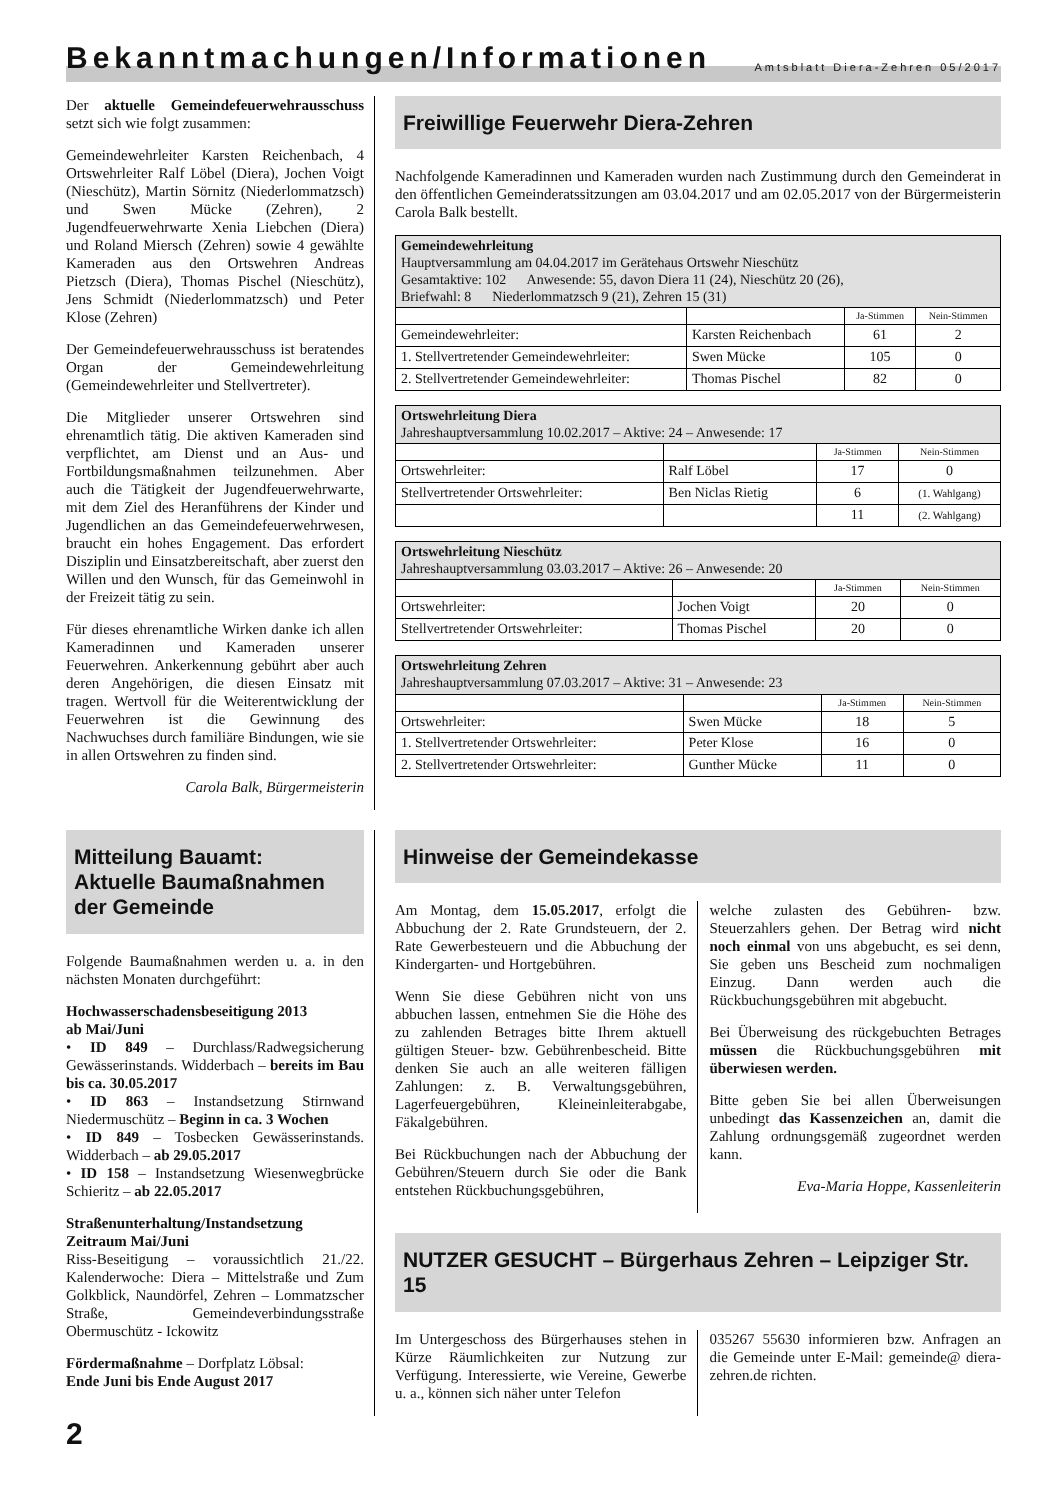Bekanntmachungen/Informationen
Amtsblatt Diera-Zehren 05/2017
Der aktuelle Gemeindefeuerwehrausschuss setzt sich wie folgt zusammen:
Gemeindewehrleiter Karsten Reichenbach, 4 Ortswehrleiter Ralf Löbel (Diera), Jochen Voigt (Nieschütz), Martin Sörnitz (Niederlommatzsch) und Swen Mücke (Zehren), 2 Jugendfeuerwehrwarte Xenia Liebchen (Diera) und Roland Miersch (Zehren) sowie 4 gewählte Kameraden aus den Ortswehren Andreas Pietzsch (Diera), Thomas Pischel (Nieschütz), Jens Schmidt (Niederlommatzsch) und Peter Klose (Zehren)
Der Gemeindefeuerwehrausschuss ist beratendes Organ der Gemeindewehrleitung (Gemeindewehrleiter und Stellvertreter).
Die Mitglieder unserer Ortswehren sind ehrenamtlich tätig. Die aktiven Kameraden sind verpflichtet, am Dienst und an Aus- und Fortbildungsmaßnahmen teilzunehmen. Aber auch die Tätigkeit der Jugendfeuerwehrwarte, mit dem Ziel des Heranführens der Kinder und Jugendlichen an das Gemeindefeuerwehrwesen, braucht ein hohes Engagement. Das erfordert Disziplin und Einsatzbereitschaft, aber zuerst den Willen und den Wunsch, für das Gemeinwohl in der Freizeit tätig zu sein.
Für dieses ehrenamtliche Wirken danke ich allen Kameradinnen und Kameraden unserer Feuerwehren. Ankerkennung gebührt aber auch deren Angehörigen, die diesen Einsatz mit tragen. Wertvoll für die Weiterentwicklung der Feuerwehren ist die Gewinnung des Nachwuchses durch familiäre Bindungen, wie sie in allen Ortswehren zu finden sind.
Carola Balk, Bürgermeisterin
Freiwillige Feuerwehr Diera-Zehren
Nachfolgende Kameradinnen und Kameraden wurden nach Zustimmung durch den Gemeinderat in den öffentlichen Gemeinderatssitzungen am 03.04.2017 und am 02.05.2017 von der Bürgermeisterin Carola Balk bestellt.
| Gemeindewehrleitung Hauptversammlung am 04.04.2017 im Gerätehaus Ortswehr Nieschütz Gesamtaktive: 102 Anwesende: 55, davon Diera 11 (24), Nieschütz 20 (26), Briefwahl: 8 Niederlommatzsch 9 (21), Zehren 15 (31) | | | |
| | | Ja-Stimmen | Nein-Stimmen |
| Gemeindewehrleiter: | Karsten Reichenbach | 61 | 2 |
| 1. Stellvertretender Gemeindewehrleiter: | Swen Mücke | 105 | 0 |
| 2. Stellvertretender Gemeindewehrleiter: | Thomas Pischel | 82 | 0 |
| Ortswehrleitung Diera Jahreshauptversammlung 10.02.2017 – Aktive: 24 – Anwesende: 17 | | | |
| | | Ja-Stimmen | Nein-Stimmen |
| Ortswehrleiter: | Ralf Löbel | 17 | 0 |
| Stellvertretender Ortswehrleiter: | Ben Niclas Rietig | 6 | (1. Wahlgang) |
| | | 11 | (2. Wahlgang) |
| Ortswehrleitung Nieschütz Jahreshauptversammlung 03.03.2017 – Aktive: 26 – Anwesende: 20 | | | |
| | | Ja-Stimmen | Nein-Stimmen |
| Ortswehrleiter: | Jochen Voigt | 20 | 0 |
| Stellvertretender Ortswehrleiter: | Thomas Pischel | 20 | 0 |
| Ortswehrleitung Zehren Jahreshauptversammlung 07.03.2017 – Aktive: 31 – Anwesende: 23 | | | |
| | | Ja-Stimmen | Nein-Stimmen |
| Ortswehrleiter: | Swen Mücke | 18 | 5 |
| 1. Stellvertretender Ortswehrleiter: | Peter Klose | 16 | 0 |
| 2. Stellvertretender Ortswehrleiter: | Gunther Mücke | 11 | 0 |
Mitteilung Bauamt:
Aktuelle Baumaßnahmen
der Gemeinde
Folgende Baumaßnahmen werden u. a. in den nächsten Monaten durchgeführt:
Hochwasserschadensbeseitigung 2013
ab Mai/Juni
• ID 849 – Durchlass/Radwegsicherung Gewässerinstands. Widderbach – bereits im Bau bis ca. 30.05.2017
• ID 863 – Instandsetzung Stirnwand Niedermuschütz – Beginn in ca. 3 Wochen
• ID 849 – Tosbecken Gewässerinstands. Widderbach – ab 29.05.2017
• ID 158 – Instandsetzung Wiesenwegbrücke Schieritz – ab 22.05.2017
Straßenunterhaltung/Instandsetzung
Zeitraum Mai/Juni
Riss-Beseitigung – voraussichtlich 21./22. Kalenderwoche: Diera – Mittelstraße und Zum Golkblick, Naundörfel, Zehren – Lommatzscher Straße, Gemeindeverbindungsstraße Obermuschütz - Ickowitz
Fördermaßnahme – Dorfplatz Löbsal:
Ende Juni bis Ende August 2017
Hinweise der Gemeindekasse
Am Montag, dem 15.05.2017, erfolgt die Abbuchung der 2. Rate Grundsteuern, der 2. Rate Gewerbesteuern und die Abbuchung der Kindergarten- und Hortgebühren.
Wenn Sie diese Gebühren nicht von uns abbuchen lassen, entnehmen Sie die Höhe des zu zahlenden Betrages bitte Ihrem aktuell gültigen Steuer- bzw. Gebührenbescheid. Bitte denken Sie auch an alle weiteren fälligen Zahlungen: z. B. Verwaltungsgebühren, Lagerfeuergebühren, Kleineinleiterabgabe, Fäkalgebühren.
Bei Rückbuchungen nach der Abbuchung der Gebühren/Steuern durch Sie oder die Bank entstehen Rückbuchungsgebühren,
welche zulasten des Gebühren- bzw. Steuerzahlers gehen. Der Betrag wird nicht noch einmal von uns abgebucht, es sei denn, Sie geben uns Bescheid zum nochmaligen Einzug. Dann werden auch die Rückbuchungsgebühren mit abgebucht.
Bei Überweisung des rückgebuchten Betrages müssen die Rückbuchungsgebühren mit überwiesen werden.
Bitte geben Sie bei allen Überweisungen unbedingt das Kassenzeichen an, damit die Zahlung ordnungsgemäß zugeordnet werden kann.
Eva-Maria Hoppe, Kassenleiterin
NUTZER GESUCHT – Bürgerhaus Zehren – Leipziger Str. 15
Im Untergeschoss des Bürgerhauses stehen in Kürze Räumlichkeiten zur Nutzung zur Verfügung. Interessierte, wie Vereine, Gewerbe u. a., können sich näher unter Telefon
035267 55630 informieren bzw. Anfragen an die Gemeinde unter E-Mail: gemeinde@ diera-zehren.de richten.
2